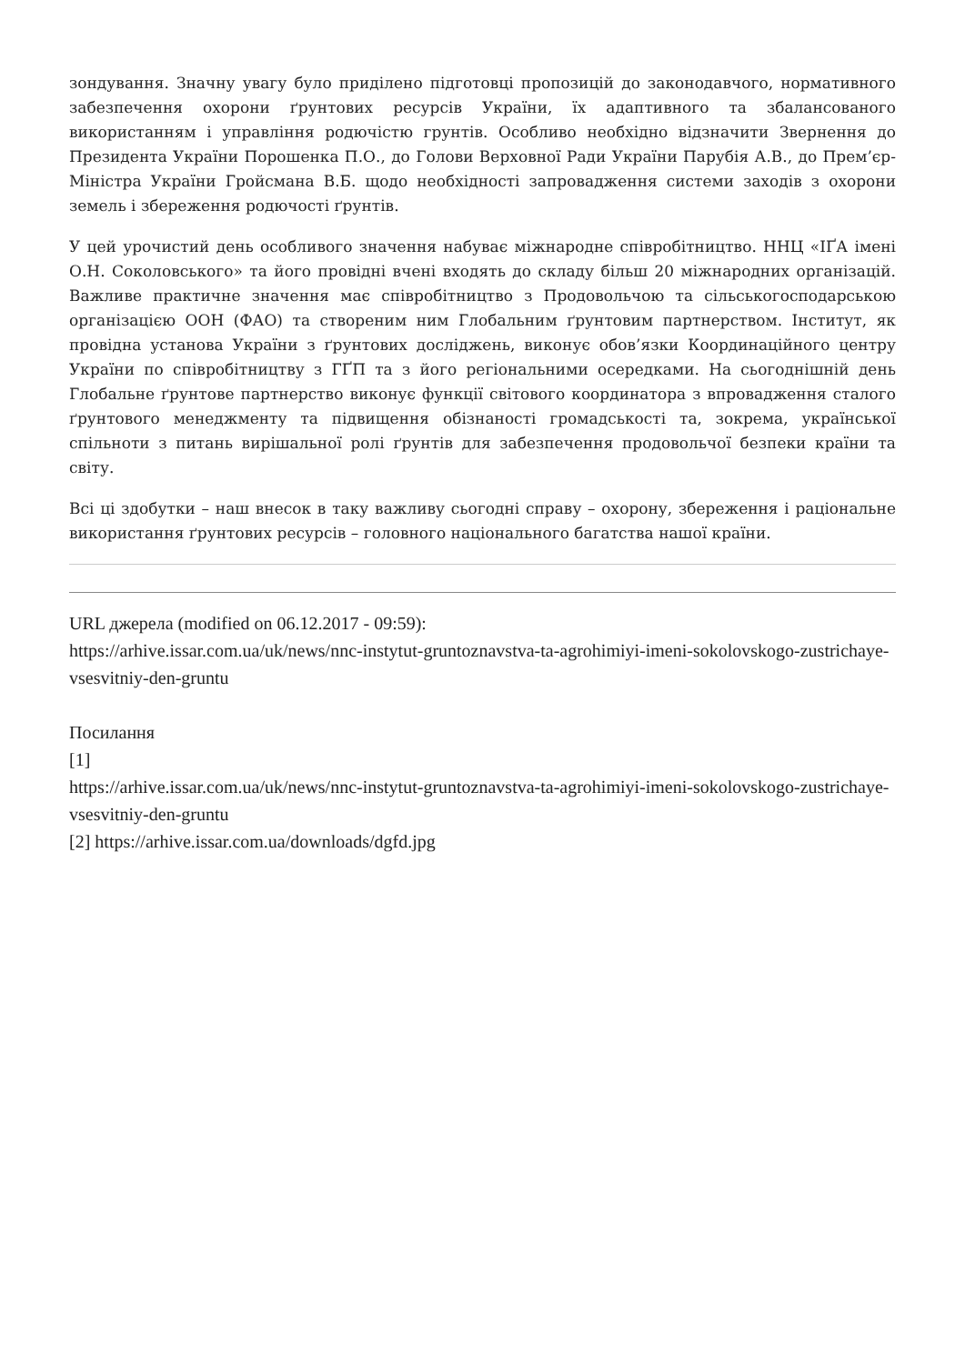зондування. Значну увагу було приділено підготовці пропозицій до законодавчого, нормативного забезпечення охорони ґрунтових ресурсів України, їх адаптивного та збалансованого використанням і управління родючістю грунтів. Особливо необхідно відзначити Звернення до Президента України Порошенка П.О., до Голови Верховної Ради України Парубія А.В., до Прем’єр-Міністра України Гройсмана В.Б. щодо необхідності запровадження системи заходів з охорони земель і збереження родючості ґрунтів.
У цей урочистий день особливого значення набуває міжнародне співробітництво. ННЦ «ІҐА імені О.Н. Соколовського» та його провідні вчені входять до складу більш 20 міжнародних організацій. Важливе практичне значення має співробітництво з Продовольчою та сільськогосподарською організацією ООН (ФАО) та створеним ним Глобальним ґрунтовим партнерством. Інститут, як провідна установа України з ґрунтових досліджень, виконує обов’язки Координаційного центру України по співробітництву з ГҐП та з його регіональними осередками. На сьогоднішній день Глобальне ґрунтове партнерство виконує функції світового координатора з впровадження сталого ґрунтового менеджменту та підвищення обізнаності громадськості та, зокрема, української спільноти з питань вирішальної ролі ґрунтів для забезпечення продовольчої безпеки країни та світу.
Всі ці здобутки – наш внесок в таку важливу сьогодні справу – охорону, збереження і раціональне використання ґрунтових ресурсів – головного національного багатства нашої країни.
URL джерела (modified on 06.12.2017 - 09:59):
https://arhive.issar.com.ua/uk/news/nnc-instytut-gruntoznavstva-ta-agrohimiyi-imeni-sokolovskogo-zustrichaye-vsesvitniy-den-gruntu
Посилання
[1]
https://arhive.issar.com.ua/uk/news/nnc-instytut-gruntoznavstva-ta-agrohimiyi-imeni-sokolovskogo-zustrichaye-vsesvitniy-den-gruntu
[2] https://arhive.issar.com.ua/downloads/dgfd.jpg